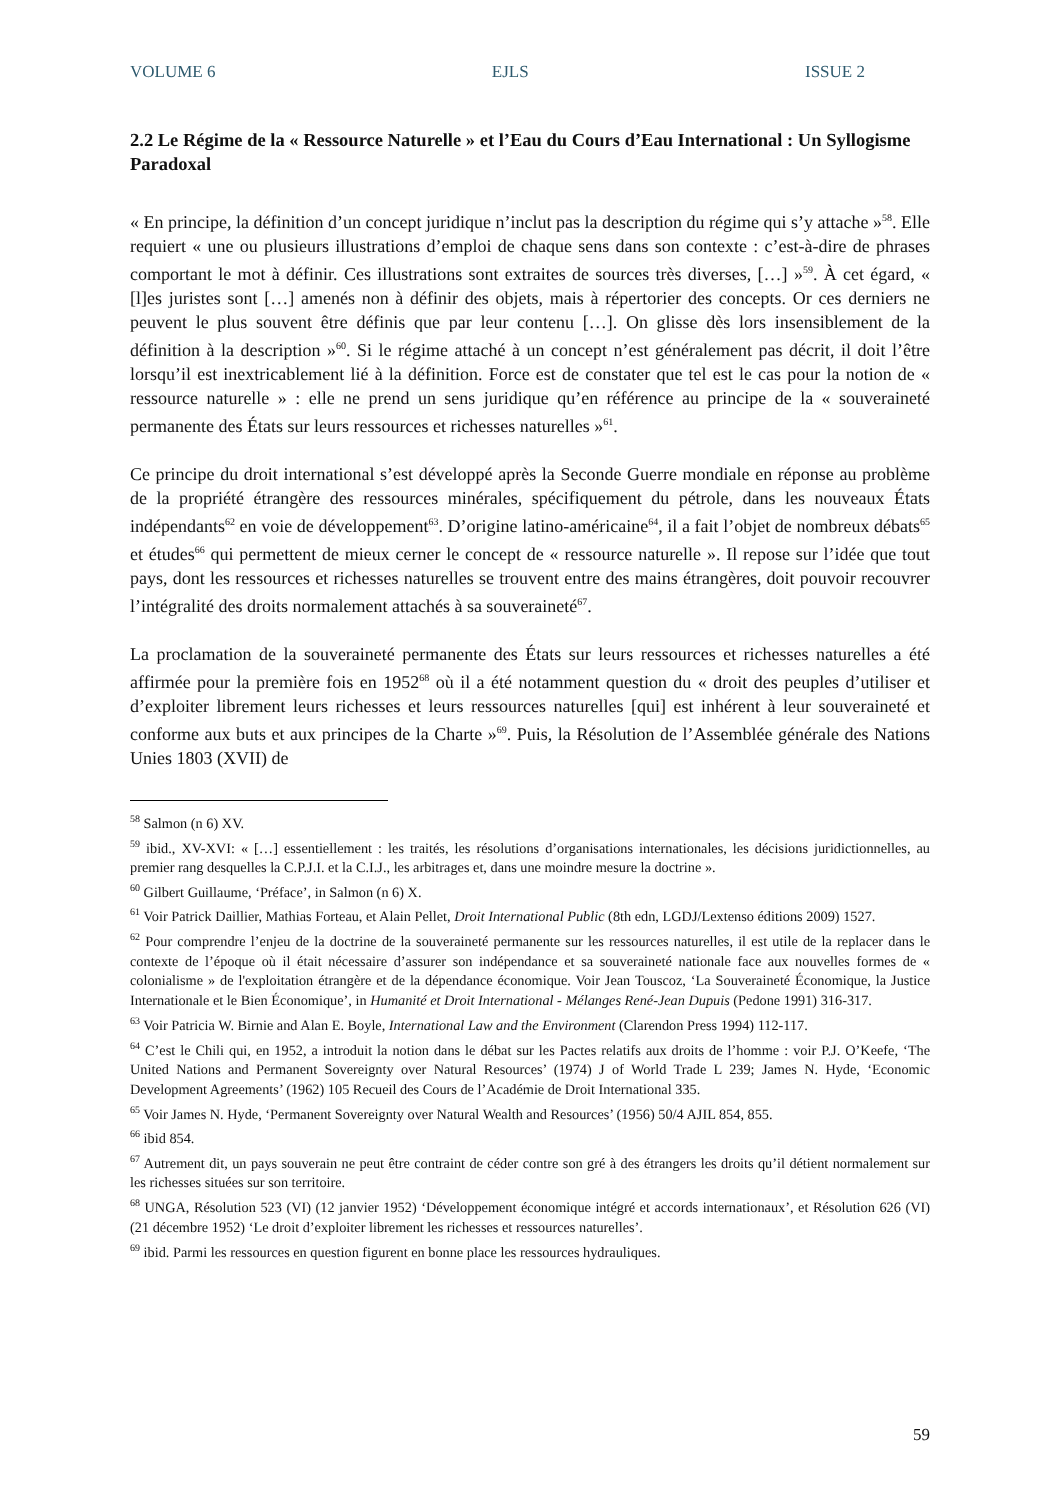VOLUME 6 EJLS ISSUE 2
2.2 Le Régime de la « Ressource Naturelle » et l’Eau du Cours d’Eau International : Un Syllogisme Paradoxal
« En principe, la définition d’un concept juridique n’inclut pas la description du régime qui s’y attache »<sup>58</sup>. Elle requiert « une ou plusieurs illustrations d’emploi de chaque sens dans son contexte : c’est-à-dire de phrases comportant le mot à définir. Ces illustrations sont extraites de sources très diverses, […] »<sup>59</sup>. À cet égard, « [l]es juristes sont […] amenés non à définir des objets, mais à répertorier des concepts. Or ces derniers ne peuvent le plus souvent être définis que par leur contenu […]. On glisse dès lors insensiblement de la définition à la description »<sup>60</sup>. Si le régime attaché à un concept n’est généralement pas décrit, il doit l’être lorsqu’il est inextricablement lié à la définition. Force est de constater que tel est le cas pour la notion de « ressource naturelle » : elle ne prend un sens juridique qu’en référence au principe de la « souveraineté permanente des États sur leurs ressources et richesses naturelles »<sup>61</sup>.
Ce principe du droit international s’est développé après la Seconde Guerre mondiale en réponse au problème de la propriété étrangère des ressources minérales, spécifiquement du pétrole, dans les nouveaux États indépendants<sup>62</sup> en voie de développement<sup>63</sup>. D’origine latino-américaine<sup>64</sup>, il a fait l’objet de nombreux débats<sup>65</sup> et études<sup>66</sup> qui permettent de mieux cerner le concept de « ressource naturelle ». Il repose sur l’idée que tout pays, dont les ressources et richesses naturelles se trouvent entre des mains étrangères, doit pouvoir recouvrer l’intégralité des droits normalement attachés à sa souveraineté<sup>67</sup>.
La proclamation de la souveraineté permanente des États sur leurs ressources et richesses naturelles a été affirmée pour la première fois en 1952<sup>68</sup> où il a été notamment question du « droit des peuples d’utiliser et d’exploiter librement leurs richesses et leurs ressources naturelles [qui] est inhérent à leur souveraineté et conforme aux buts et aux principes de la Charte »<sup>69</sup>. Puis, la Résolution de l’Assemblée générale des Nations Unies 1803 (XVII) de
<sup>58</sup> Salmon (n 6) XV.
<sup>59</sup> ibid., XV-XVI: « […] essentiellement : les traités, les résolutions d’organisations internationales, les décisions juridictionnelles, au premier rang desquelles la C.P.J.I. et la C.I.J., les arbitrages et, dans une moindre mesure la doctrine ».
<sup>60</sup> Gilbert Guillaume, ‘Préface’, in Salmon (n 6) X.
<sup>61</sup> Voir Patrick Daillier, Mathias Forteau, et Alain Pellet, Droit International Public (8th edn, LGDJ/Lextenso éditions 2009) 1527.
<sup>62</sup> Pour comprendre l’enjeu de la doctrine de la souveraineté permanente sur les ressources naturelles, il est utile de la replacer dans le contexte de l’époque où il était nécessaire d’assurer son indépendance et sa souveraineté nationale face aux nouvelles formes de « colonialisme » de l'exploitation étrangère et de la dépendance économique. Voir Jean Touscoz, ‘La Souveraineté Économique, la Justice Internationale et le Bien Économique’, in Humanité et Droit International - Mélanges René-Jean Dupuis (Pedone 1991) 316-317.
<sup>63</sup> Voir Patricia W. Birnie and Alan E. Boyle, International Law and the Environment (Clarendon Press 1994) 112-117.
<sup>64</sup> C’est le Chili qui, en 1952, a introduit la notion dans le débat sur les Pactes relatifs aux droits de l’homme : voir P.J. O’Keefe, ‘The United Nations and Permanent Sovereignty over Natural Resources’ (1974) J of World Trade L 239; James N. Hyde, ‘Economic Development Agreements’ (1962) 105 Recueil des Cours de l’Académie de Droit International 335.
<sup>65</sup> Voir James N. Hyde, ‘Permanent Sovereignty over Natural Wealth and Resources’ (1956) 50/4 AJIL 854, 855.
<sup>66</sup> ibid 854.
<sup>67</sup> Autrement dit, un pays souverain ne peut être contraint de céder contre son gré à des étrangers les droits qu’il détient normalement sur les richesses situées sur son territoire.
<sup>68</sup> UNGA, Résolution 523 (VI) (12 janvier 1952) ‘Développement économique intégré et accords internationaux’, et Résolution 626 (VI) (21 décembre 1952) ‘Le droit d’exploiter librement les richesses et ressources naturelles’.
<sup>69</sup> ibid. Parmi les ressources en question figurent en bonne place les ressources hydrauliques.
59